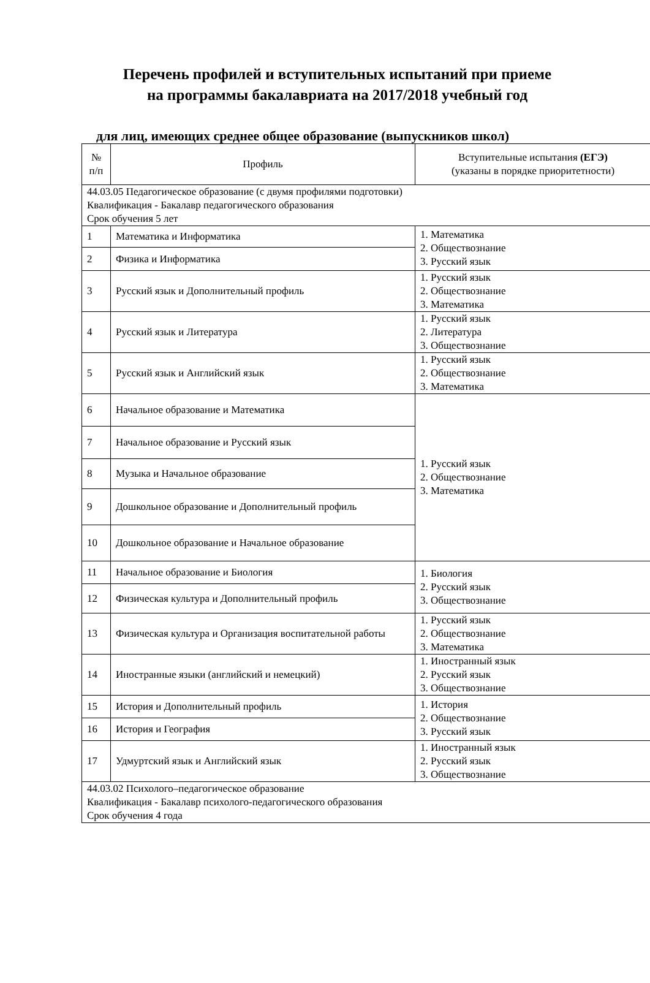Перечень профилей и вступительных испытаний при приеме
на программы бакалавриата на 2017/2018 учебный год
для лиц, имеющих среднее общее образование (выпускников школ)
| № п/п | Профиль | Вступительные испытания (ЕГЭ) (указаны в порядке приоритетности) |
| --- | --- | --- |
| 44.03.05 Педагогическое образование (с двумя профилями подготовки) Квалификация - Бакалавр педагогического образования Срок обучения 5 лет | | |
| 1 | Математика и Информатика | 1. Математика 2. Обществознание 3. Русский язык |
| 2 | Физика и Информатика | |
| 3 | Русский язык и Дополнительный профиль | 1. Русский язык 2. Обществознание 3. Математика |
| 4 | Русский язык и Литература | 1. Русский язык 2. Литература 3. Обществознание |
| 5 | Русский язык и Английский язык | 1. Русский язык 2. Обществознание 3. Математика |
| 6 | Начальное образование и Математика | 1. Русский язык 2. Обществознание 3. Математика |
| 7 | Начальное образование и Русский язык | |
| 8 | Музыка и Начальное образование | |
| 9 | Дошкольное образование и Дополнительный профиль | |
| 10 | Дошкольное образование и Начальное образование | |
| 11 | Начальное образование и Биология | 1. Биология 2. Русский язык 3. Обществознание |
| 12 | Физическая культура и Дополнительный профиль | |
| 13 | Физическая культура и Организация воспитательной работы | 1. Русский язык 2. Обществознание 3. Математика |
| 14 | Иностранные языки (английский и немецкий) | 1. Иностранный язык 2. Русский язык 3. Обществознание |
| 15 | История и Дополнительный профиль | 1. История 2. Обществознание 3. Русский язык |
| 16 | История и География | |
| 17 | Удмуртский язык и Английский язык | 1. Иностранный язык 2. Русский язык 3. Обществознание |
| 44.03.02 Психолого–педагогическое образование Квалификация - Бакалавр психолого-педагогического образования Срок обучения 4 года | | |